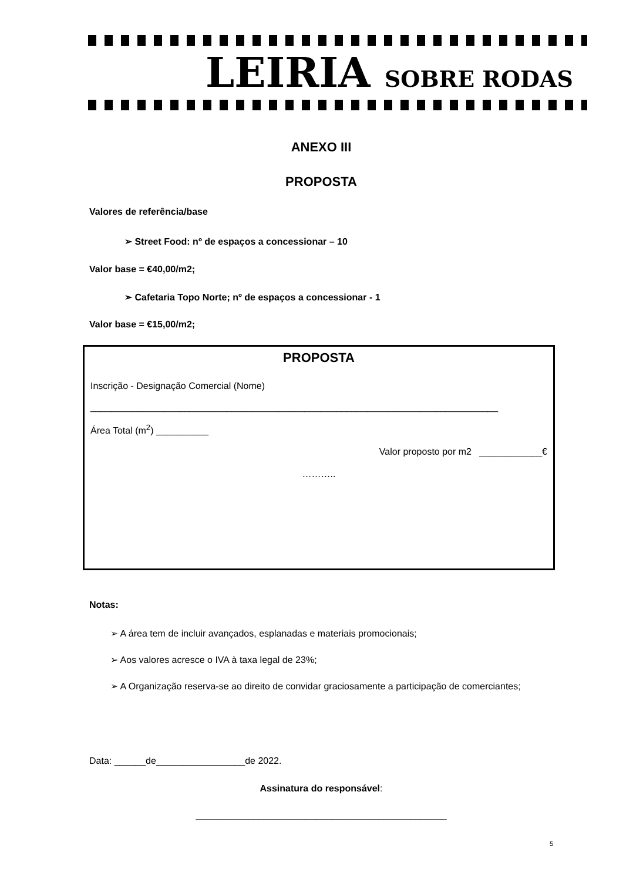LEIRIA SOBRE RODAS
ANEXO III
PROPOSTA
Valores de referência/base
➢ Street Food: nº de espaços a concessionar – 10
Valor base = €40,00/m2;
➢ Cafetaria Topo Norte; nº de espaços a concessionar - 1
Valor base = €15,00/m2;
PROPOSTA
Inscrição - Designação Comercial (Nome)
______________________________________________________________________________
Área Total (m<sup>2</sup>) __________
Valor proposto por m2 ____________€
………..
Notas:
➢ A área tem de incluir avançados, esplanadas e materiais promocionais;
➢ Aos valores acresce o IVA à taxa legal de 23%;
➢ A Organização reserva-se ao direito de convidar graciosamente a participação de comerciantes;
Data: ______de_________________de 2022.
Assinatura do responsável:
________________________________________________
5